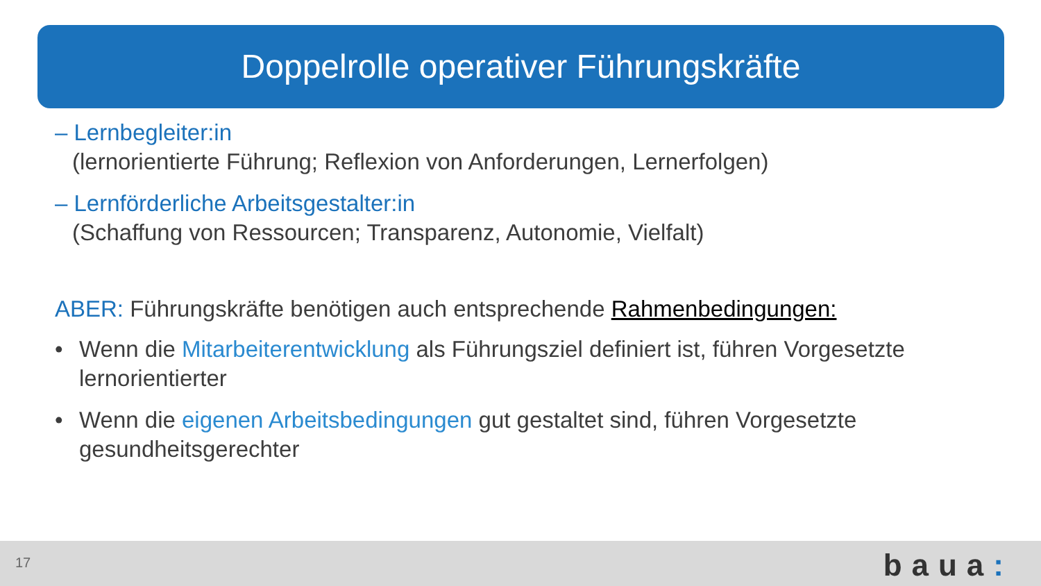Doppelrolle operativer Führungskräfte
– Lernbegleiter:in
(lernorientierte Führung; Reflexion von Anforderungen, Lernerfolgen)
– Lernförderliche Arbeitsgestalter:in
(Schaffung von Ressourcen; Transparenz, Autonomie, Vielfalt)
ABER: Führungskräfte benötigen auch entsprechende Rahmenbedingungen:
• Wenn die Mitarbeiterentwicklung als Führungsziel definiert ist, führen Vorgesetzte lernorientierter
• Wenn die eigenen Arbeitsbedingungen gut gestaltet sind, führen Vorgesetzte gesundheitsgerechter
17 baua: